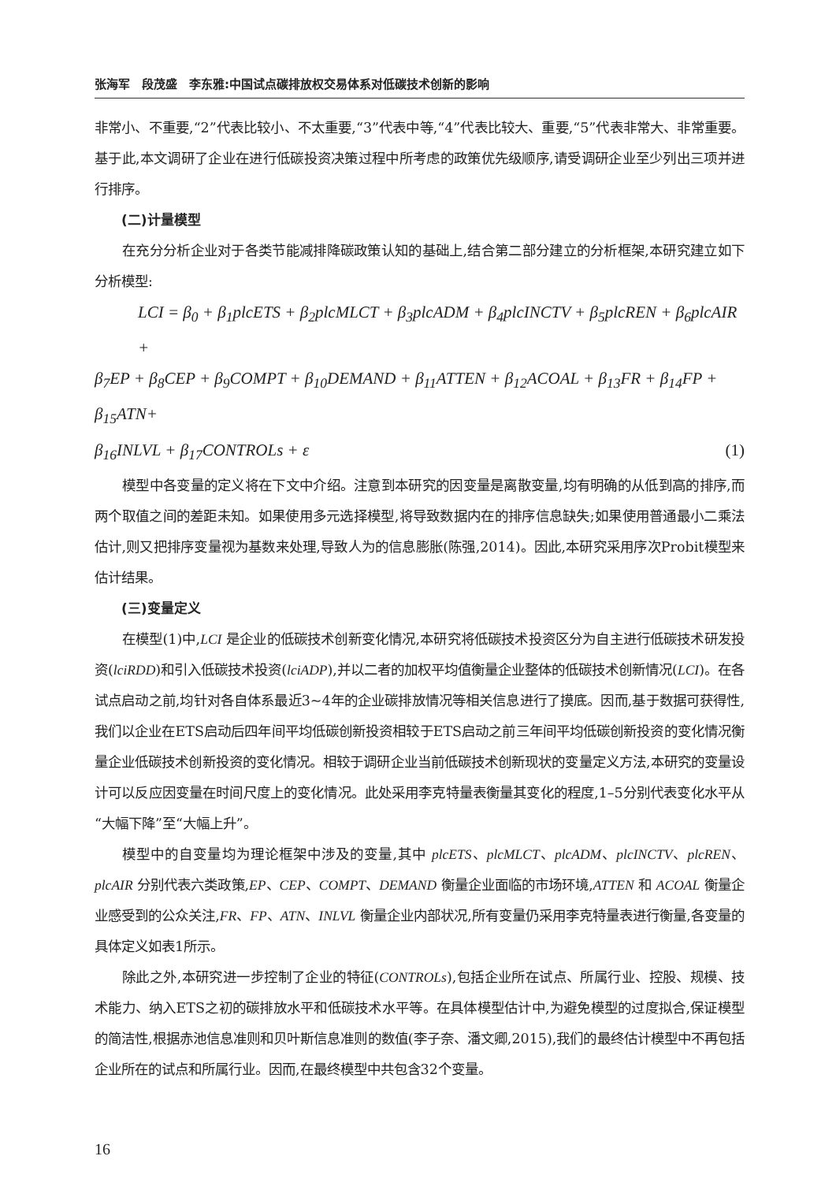张海军　段茂盛　李东雅:中国试点碳排放权交易体系对低碳技术创新的影响
非常小、不重要,“2”代表比较小、不太重要,“3”代表中等,“4”代表比较大、重要,“5”代表非常大、非常重要。基于此,本文调研了企业在进行低碳投资决策过程中所考虑的政策优先级顺序,请受调研企业至少列出三项并进行排序。
(二)计量模型
在充分分析企业对于各类节能减排降碳政策认知的基础上,结合第二部分建立的分析框架,本研究建立如下分析模型:
LCI = β<sub>0</sub> + β<sub>1</sub>plcETS + β<sub>2</sub>plcMLCT + β<sub>3</sub>plcADM + β<sub>4</sub>plcINCTV + β<sub>5</sub>plcREN + β<sub>6</sub>plcAIR +
β<sub>7</sub>EP + β<sub>8</sub>CEP + β<sub>9</sub>COMPT + β<sub>10</sub>DEMAND + β<sub>11</sub>ATTEN + β<sub>12</sub>ACOAL + β<sub>13</sub>FR + β<sub>14</sub>FP + β<sub>15</sub>ATN+
β<sub>16</sub>INLVL + β<sub>17</sub>CONTROLs + ε (1)
模型中各变量的定义将在下文中介绍。注意到本研究的因变量是离散变量,均有明确的从低到高的排序,而两个取值之间的差距未知。如果使用多元选择模型,将导致数据内在的排序信息缺失;如果使用普通最小二乘法估计,则又把排序变量视为基数来处理,导致人为的信息膨胀(陈强,2014)。因此,本研究采用序次Probit模型来估计结果。
(三)变量定义
在模型(1)中,LCI 是企业的低碳技术创新变化情况,本研究将低碳技术投资区分为自主进行低碳技术研发投资(lciRDD)和引入低碳技术投资(lciADP),并以二者的加权平均值衡量企业整体的低碳技术创新情况(LCI)。在各试点启动之前,均针对各自体系最近3~4年的企业碳排放情况等相关信息进行了摸底。因而,基于数据可获得性,我们以企业在ETS启动后四年间平均低碳创新投资相较于ETS启动之前三年间平均低碳创新投资的变化情况衡量企业低碳技术创新投资的变化情况。相较于调研企业当前低碳技术创新现状的变量定义方法,本研究的变量设计可以反应因变量在时间尺度上的变化情况。此处采用李克特量表衡量其变化的程度,1–5分别代表变化水平从“大幅下降”至“大幅上升”。
模型中的自变量均为理论框架中涉及的变量,其中 plcETS、plcMLCT、plcADM、plcINCTV、plcREN、plcAIR 分别代表六类政策,EP、CEP、COMPT、DEMAND 衡量企业面临的市场环境,ATTEN 和 ACOAL 衡量企业感受到的公众关注,FR、FP、ATN、INLVL 衡量企业内部状况,所有变量仍采用李克特量表进行衡量,各变量的具体定义如表1所示。
除此之外,本研究进一步控制了企业的特征(CONTROLs),包括企业所在试点、所属行业、控股、规模、技术能力、纳入ETS之初的碳排放水平和低碳技术水平等。在具体模型估计中,为避免模型的过度拟合,保证模型的简洁性,根据赤池信息准则和贝叶斯信息准则的数值(李子奈、潘文卿,2015),我们的最终估计模型中不再包括企业所在的试点和所属行业。因而,在最终模型中共包含32个变量。
16